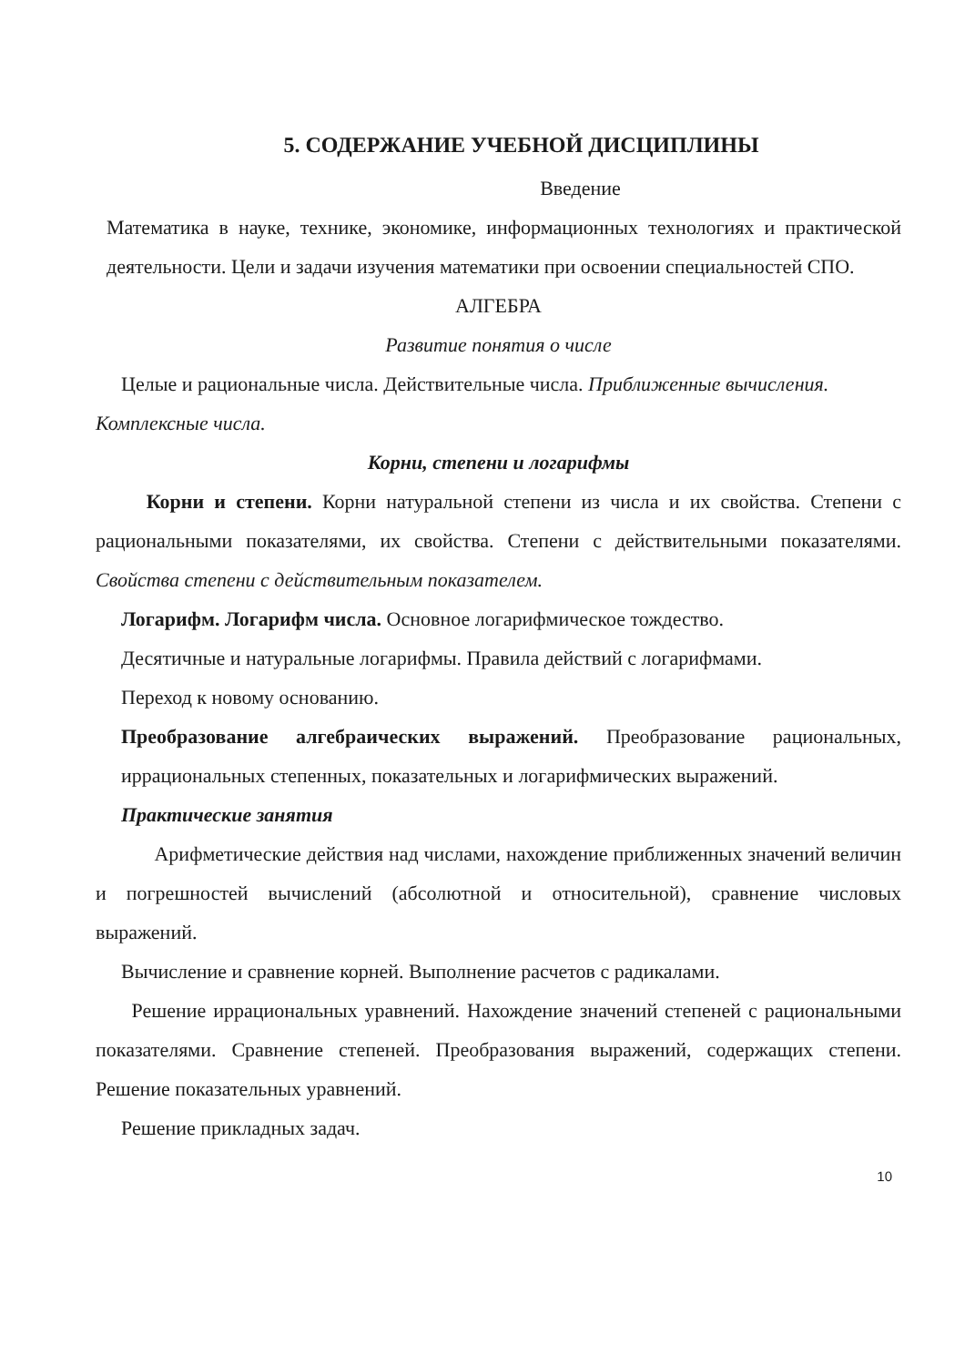5. СОДЕРЖАНИЕ УЧЕБНОЙ ДИСЦИПЛИНЫ
Введение
Математика в науке, технике, экономике, информационных технологиях и практической деятельности. Цели и задачи изучения математики при освоении специальностей СПО.
АЛГЕБРА
Развитие понятия о числе
Целые и рациональные числа. Действительные числа. Приближенные вычисления.
Комплексные числа.
Корни, степени и логарифмы
Корни и степени. Корни натуральной степени из числа и их свойства. Степени с рациональными показателями, их свойства. Степени с действительными показателями. Свойства степени с действительным показателем.
Логарифм. Логарифм числа. Основное логарифмическое тождество.
Десятичные и натуральные логарифмы. Правила действий с логарифмами.
Переход к новому основанию.
Преобразование алгебраических выражений. Преобразование рациональных, иррациональных степенных, показательных и логарифмических выражений.
Практические занятия
Арифметические действия над числами, нахождение приближенных значений величин и погрешностей вычислений (абсолютной и относительной), сравнение числовых выражений.
Вычисление и сравнение корней. Выполнение расчетов с радикалами.
Решение иррациональных уравнений. Нахождение значений степеней с рациональными показателями. Сравнение степеней. Преобразования выражений, содержащих степени. Решение показательных уравнений.
Решение прикладных задач.
10